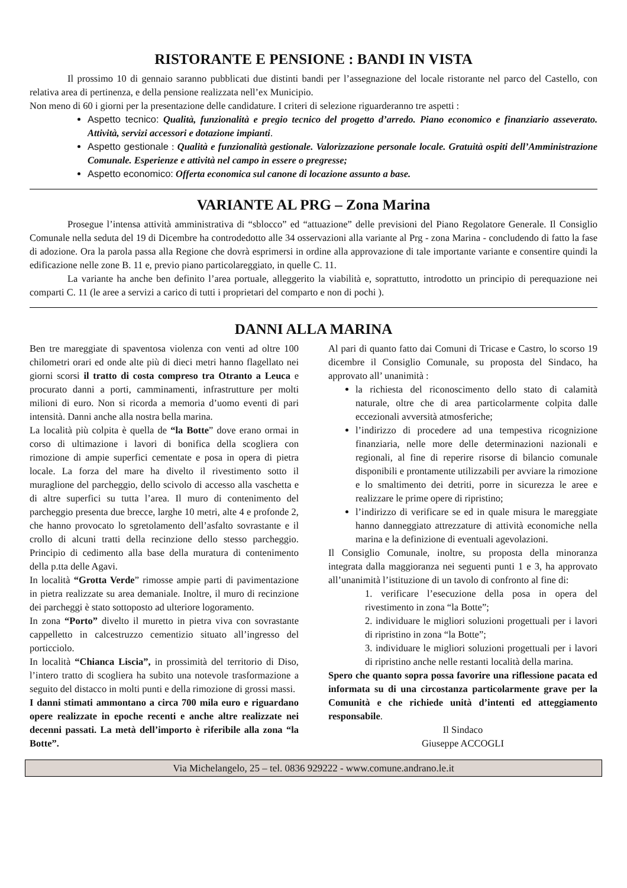RISTORANTE E PENSIONE : BANDI IN VISTA
Il prossimo 10 di gennaio saranno pubblicati due distinti bandi per l’assegnazione del locale ristorante nel parco del Castello, con relativa area di pertinenza, e della pensione realizzata nell’ex Municipio.
Non meno di 60 i giorni per la presentazione delle candidature. I criteri di selezione riguarderanno tre aspetti :
Aspetto tecnico: Qualità, funzionalità e pregio tecnico del progetto d’arredo. Piano economico e finanziario asseverato. Attività, servizi accessori e dotazione impianti.
Aspetto gestionale : Qualità e funzionalità gestionale. Valorizzazione personale locale. Gratuità ospiti dell’Amministrazione Comunale. Esperienze e attività nel campo in essere o pregresse;
Aspetto economico: Offerta economica sul canone di locazione assunto a base.
VARIANTE AL PRG – Zona Marina
Prosegue l’intensa attività amministrativa di “sblocco” ed “attuazione” delle previsioni del Piano Regolatore Generale. Il Consiglio Comunale nella seduta del 19 di Dicembre ha controdedotto alle 34 osservazioni alla variante al Prg - zona Marina - concludendo di fatto la fase di adozione. Ora la parola passa alla Regione che dovrà esprimersi in ordine alla approvazione di tale importante variante e consentire quindi la edificazione nelle zone B. 11 e, previo piano particolareggiato, in quelle C. 11.
La variante ha anche ben definito l’area portuale, alleggerito la viabilità e, soprattutto, introdotto un principio di perequazione nei comparti C. 11 (le aree a servizi a carico di tutti i proprietari del comparto e non di pochi ).
DANNI ALLA MARINA
Ben tre mareggiate di spaventosa violenza con venti ad oltre 100 chilometri orari ed onde alte più di dieci metri hanno flagellato nei giorni scorsi il tratto di costa compreso tra Otranto a Leuca e procurato danni a porti, camminamenti, infrastrutture per molti milioni di euro. Non si ricorda a memoria d’uomo eventi di pari intensità. Danni anche alla nostra bella marina.
La località più colpita è quella de “la Botte” dove erano ormai in corso di ultimazione i lavori di bonifica della scogliera con rimozione di ampie superfici cementate e posa in opera di pietra locale. La forza del mare ha divelto il rivestimento sotto il muraglione del parcheggio, dello scivolo di accesso alla vaschetta e di altre superfici su tutta l’area. Il muro di contenimento del parcheggio presenta due brecce, larghe 10 metri, alte 4 e profonde 2, che hanno provocato lo sgretolamento dell’asfalto sovrastante e il crollo di alcuni tratti della recinzione dello stesso parcheggio. Principio di cedimento alla base della muratura di contenimento della p.tta delle Agavi.
In località “Grotta Verde” rimosse ampie parti di pavimentazione in pietra realizzate su area demaniale. Inoltre, il muro di recinzione dei parcheggi è stato sottoposto ad ulteriore logoramento.
In zona “Porto” divelto il muretto in pietra viva con sovrastante cappelletto in calcestruzzo cementizio situato all’ingresso del porticciolo.
In località “Chianca Liscia”, in prossimità del territorio di Diso, l’intero tratto di scogliera ha subito una notevole trasformazione a seguito del distacco in molti punti e della rimozione di grossi massi.
I danni stimati ammontano a circa 700 mila euro e riguardano opere realizzate in epoche recenti e anche altre realizzate nei decenni passati. La metà dell’importo è riferibile alla zona “la Botte”.
Al pari di quanto fatto dai Comuni di Tricase e Castro, lo scorso 19 dicembre il Consiglio Comunale, su proposta del Sindaco, ha approvato all’ unanimità :
la richiesta del riconoscimento dello stato di calamità naturale, oltre che di area particolarmente colpita dalle eccezionali avversità atmosferiche;
l’indirizzo di procedere ad una tempestiva ricognizione finanziaria, nelle more delle determinazioni nazionali e regionali, al fine di reperire risorse di bilancio comunale disponibili e prontamente utilizzabili per avviare la rimozione e lo smaltimento dei detriti, porre in sicurezza le aree e realizzare le prime opere di ripristino;
l’indirizzo di verificare se ed in quale misura le mareggiate hanno danneggiato attrezzature di attività economiche nella marina e la definizione di eventuali agevolazioni.
Il Consiglio Comunale, inoltre, su proposta della minoranza integrata dalla maggioranza nei seguenti punti 1 e 3, ha approvato all’unanimità l’istituzione di un tavolo di confronto al fine di:
1. verificare l’esecuzione della posa in opera del rivestimento in zona “la Botte”;
2. individuare le migliori soluzioni progettuali per i lavori di ripristino in zona “la Botte”;
3. individuare le migliori soluzioni progettuali per i lavori di ripristino anche nelle restanti località della marina.
Spero che quanto sopra possa favorire una riflessione pacata ed informata su di una circostanza particolarmente grave per la Comunità e che richiede unità d’intenti ed atteggiamento responsabile.
Il Sindaco
Giuseppe ACCOGLI
Via Michelangelo, 25 – tel. 0836 929222 - www.comune.andrano.le.it